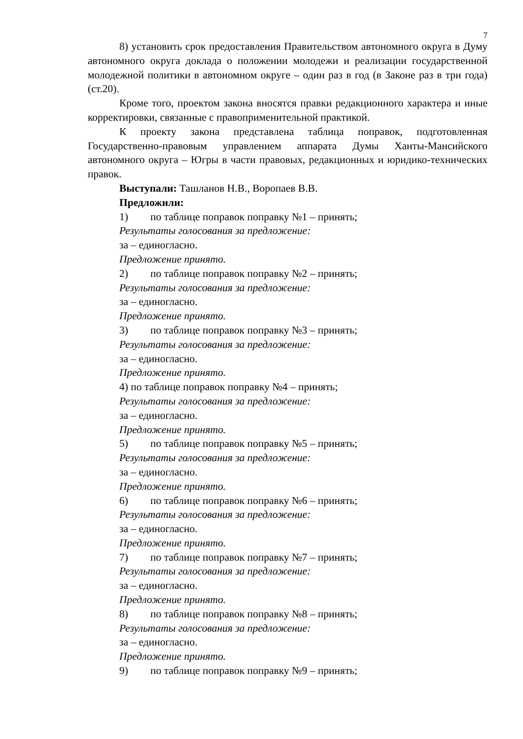7
8) установить срок предоставления Правительством автономного округа в Думу автономного округа доклада о положении молодежи и реализации государственной молодежной политики в автономном округе – один раз в год (в Законе раз в три года) (ст.20).
Кроме того, проектом закона вносятся правки редакционного характера и иные корректировки, связанные с правоприменительной практикой.
К проекту закона представлена таблица поправок, подготовленная Государственно-правовым управлением аппарата Думы Ханты-Мансийского автономного округа – Югры в части правовых, редакционных и юридико-технических правок.
Выступали: Ташланов Н.В., Воропаев В.В.
Предложили:
1) по таблице поправок поправку №1 – принять;
Результаты голосования за предложение:
за – единогласно.
Предложение принято.
2) по таблице поправок поправку №2 – принять;
Результаты голосования за предложение:
за – единогласно.
Предложение принято.
3) по таблице поправок поправку №3 – принять;
Результаты голосования за предложение:
за – единогласно.
Предложение принято.
4) по таблице поправок поправку №4 – принять;
Результаты голосования за предложение:
за – единогласно.
Предложение принято.
5) по таблице поправок поправку №5 – принять;
Результаты голосования за предложение:
за – единогласно.
Предложение принято.
6) по таблице поправок поправку №6 – принять;
Результаты голосования за предложение:
за – единогласно.
Предложение принято.
7) по таблице поправок поправку №7 – принять;
Результаты голосования за предложение:
за – единогласно.
Предложение принято.
8) по таблице поправок поправку №8 – принять;
Результаты голосования за предложение:
за – единогласно.
Предложение принято.
9) по таблице поправок поправку №9 – принять;